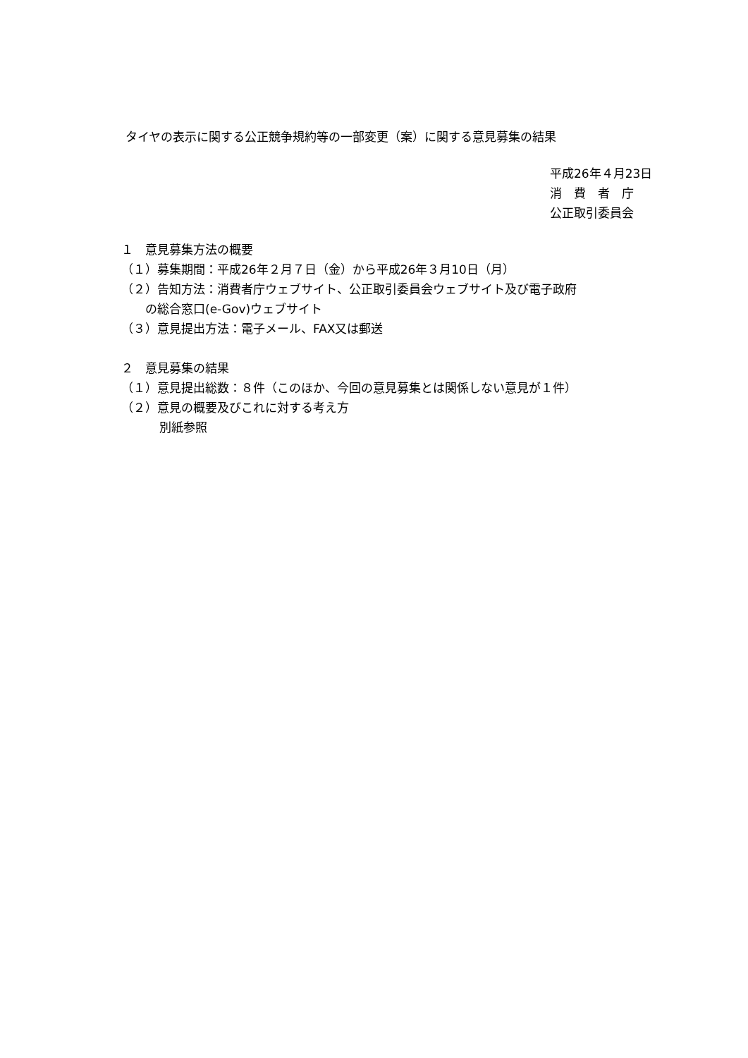タイヤの表示に関する公正競争規約等の一部変更（案）に関する意見募集の結果
平成26年４月23日
消　費　者　庁
公正取引委員会
１　意見募集方法の概要
（１）募集期間：平成26年２月７日（金）から平成26年３月10日（月）
（２）告知方法：消費者庁ウェブサイト、公正取引委員会ウェブサイト及び電子政府
の総合窓口(e-Gov)ウェブサイト
（３）意見提出方法：電子メール、FAX又は郵送
２　意見募集の結果
（１）意見提出総数：８件（このほか、今回の意見募集とは関係しない意見が１件）
（２）意見の概要及びこれに対する考え方
別紙参照